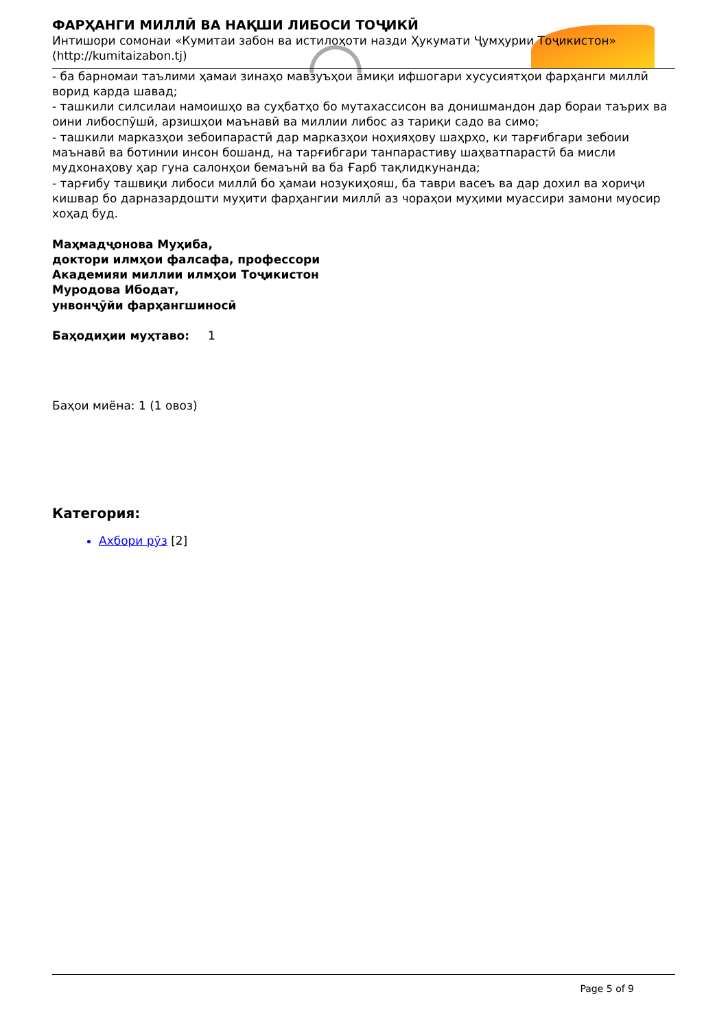ФАРҲАНГИ МИЛЛӢ ВА НАҚШИ ЛИБОСИ ТОҶИКӢ
Интишори сомонаи «Кумитаи забон ва истилоҳоти назди Ҳукумати Ҷумҳурии Тоҷикистон» (http://kumitaizabon.tj)
- ба барномаи таълими ҳамаи зинаҳо мавзуъҳои амиқи ифшогари хусусиятҳои фарҳанги миллӣ ворид карда шавад;
- ташкили силсилаи намоишҳо ва суҳбатҳо бо мутахассисон ва донишмандон дар бораи таърих ва оини либоспӯшӣ, арзишҳои маънавӣ ва миллии либос аз тариқи садо ва симо;
- ташкили марказҳои зебоипарастӣ дар марказҳои ноҳияҳову шаҳрҳо, ки тарғибгари зебоии маънавӣ ва ботинии инсон бошанд, на тарғибгари танпарастиву шаҳватпарастӣ ба мисли мудхонаҳову ҳар гуна салонҳои бемаънӣ ва ба Ғарб тақлидкунанда;
- тарғибу ташвиқи либоси миллӣ бо ҳамаи нозукиҳояш, ба таври васеъ ва дар дохил ва хориҷи кишвар бо дарназардошти муҳити фарҳангии миллӣ аз чораҳои муҳими муассири замони муосир хоҳад буд.
Маҳмадҷонова Муҳиба,
доктори илмҳои фалсафа, профессори
Академияи миллии илмҳои Тоҷикистон
Муродова Ибодат,
унвонҷӯйи фарҳангшиносӣ
Баҳодиҳии муҳтаво: 1
Баҳои миёна: 1 (1 овоз)
Категория:
Ахбори рӯз [2]
Page 5 of 9